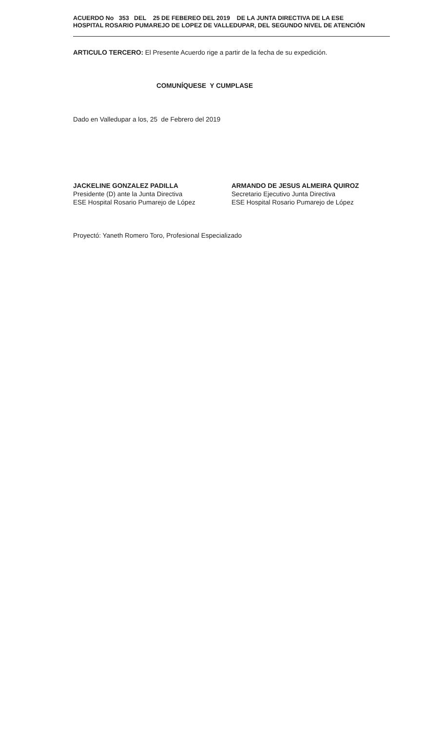ACUERDO No 353 DEL 25 DE FEBEREO DEL 2019 DE LA JUNTA DIRECTIVA DE LA ESE
HOSPITAL ROSARIO PUMAREJO DE LOPEZ DE VALLEDUPAR, DEL SEGUNDO NIVEL DE ATENCIÓN
ARTICULO TERCERO: El Presente Acuerdo rige a partir de la fecha de su expedición.
COMUNÍQUESE Y CUMPLASE
Dado en Valledupar a los, 25 de Febrero del 2019
JACKELINE GONZALEZ PADILLA
Presidente (D) ante la Junta Directiva
ESE Hospital Rosario Pumarejo de López
ARMANDO DE JESUS ALMEIRA QUIROZ
Secretario Ejecutivo Junta Directiva
ESE Hospital Rosario Pumarejo de López
Proyectó: Yaneth Romero Toro, Profesional Especializado